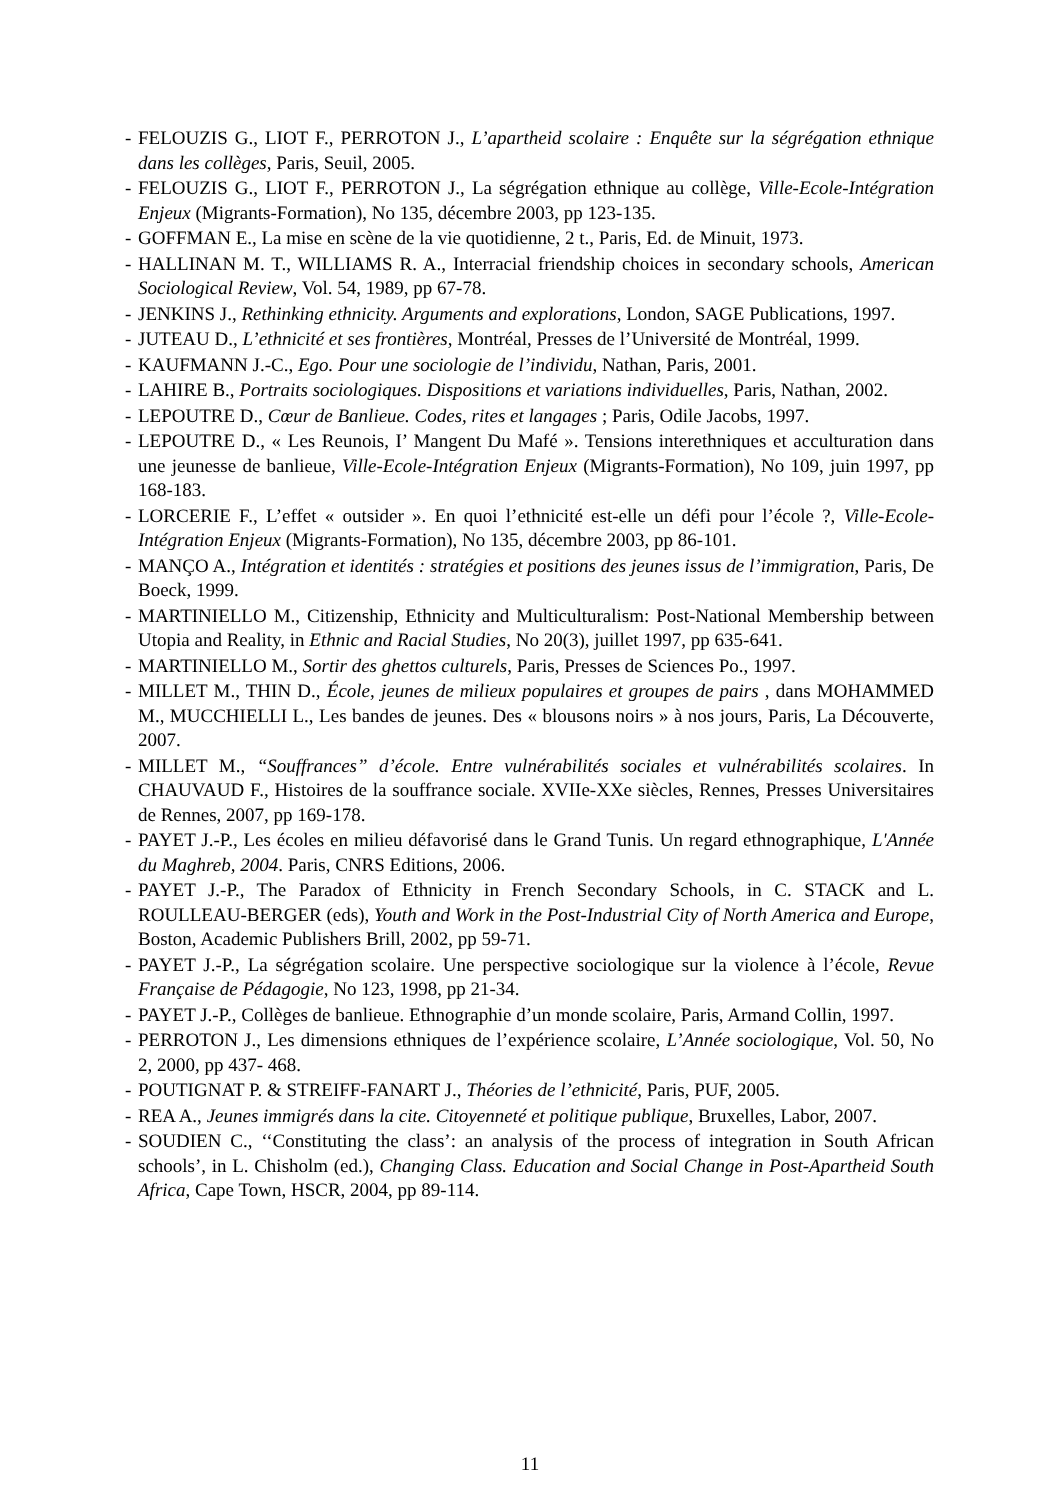- FELOUZIS G., LIOT F., PERROTON J., L’apartheid scolaire : Enquête sur la ségrégation ethnique dans les collèges, Paris, Seuil, 2005.
- FELOUZIS G., LIOT F., PERROTON J., La ségrégation ethnique au collège, Ville-Ecole-Intégration Enjeux (Migrants-Formation), No 135, décembre 2003, pp 123-135.
- GOFFMAN E., La mise en scène de la vie quotidienne, 2 t., Paris, Ed. de Minuit, 1973.
- HALLINAN M. T., WILLIAMS R. A., Interracial friendship choices in secondary schools, American Sociological Review, Vol. 54, 1989, pp 67-78.
- JENKINS J., Rethinking ethnicity. Arguments and explorations, London, SAGE Publications, 1997.
- JUTEAU D., L’ethnicité et ses frontières, Montréal, Presses de l’Université de Montréal, 1999.
- KAUFMANN J.-C., Ego. Pour une sociologie de l’individu, Nathan, Paris, 2001.
- LAHIRE B., Portraits sociologiques. Dispositions et variations individuelles, Paris, Nathan, 2002.
- LEPOUTRE D., Cœur de Banlieue. Codes, rites et langages ; Paris, Odile Jacobs, 1997.
- LEPOUTRE D., « Les Reunois, I’ Mangent Du Mafé ». Tensions interethniques et acculturation dans une jeunesse de banlieue, Ville-Ecole-Intégration Enjeux (Migrants-Formation), No 109, juin 1997, pp 168-183.
- LORCERIE F., L’effet « outsider ». En quoi l’ethnicité est-elle un défi pour l’école ?, Ville-Ecole-Intégration Enjeux (Migrants-Formation), No 135, décembre 2003, pp 86-101.
- MANÇO A., Intégration et identités : stratégies et positions des jeunes issus de l’immigration, Paris, De Boeck, 1999.
- MARTINIELLO M., Citizenship, Ethnicity and Multiculturalism: Post-National Membership between Utopia and Reality, in Ethnic and Racial Studies, No 20(3), juillet 1997, pp 635-641.
- MARTINIELLO M., Sortir des ghettos culturels, Paris, Presses de Sciences Po., 1997.
- MILLET M., THIN D., École, jeunes de milieux populaires et groupes de pairs , dans MOHAMMED M., MUCCHIELLI L., Les bandes de jeunes. Des « blousons noirs » à nos jours, Paris, La Découverte, 2007.
- MILLET M., “Souffrances” d’école. Entre vulnérabilités sociales et vulnérabilités scolaires. In CHAUVAUD F., Histoires de la souffrance sociale. XVIIe-XXe siècles, Rennes, Presses Universitaires de Rennes, 2007, pp 169-178.
- PAYET J.-P., Les écoles en milieu défavorisé dans le Grand Tunis. Un regard ethnographique, L'Année du Maghreb, 2004. Paris, CNRS Editions, 2006.
- PAYET J.-P., The Paradox of Ethnicity in French Secondary Schools, in C. STACK and L. ROULLEAU-BERGER (eds), Youth and Work in the Post-Industrial City of North America and Europe, Boston, Academic Publishers Brill, 2002, pp 59-71.
- PAYET J.-P., La ségrégation scolaire. Une perspective sociologique sur la violence à l’école, Revue Française de Pédagogie, No 123, 1998, pp 21-34.
- PAYET J.-P., Collèges de banlieue. Ethnographie d’un monde scolaire, Paris, Armand Collin, 1997.
- PERROTON J., Les dimensions ethniques de l’expérience scolaire, L’Année sociologique, Vol. 50, No 2, 2000, pp 437- 468.
- POUTIGNAT P. & STREIFF-FANART J., Théories de l’ethnicité, Paris, PUF, 2005.
- REA A., Jeunes immigrés dans la cite. Citoyenneté et politique publique, Bruxelles, Labor, 2007.
- SOUDIEN C., ‘‘Constituting the class’: an analysis of the process of integration in South African schools’, in L. Chisholm (ed.), Changing Class. Education and Social Change in Post-Apartheid South Africa, Cape Town, HSCR, 2004, pp 89-114.
11